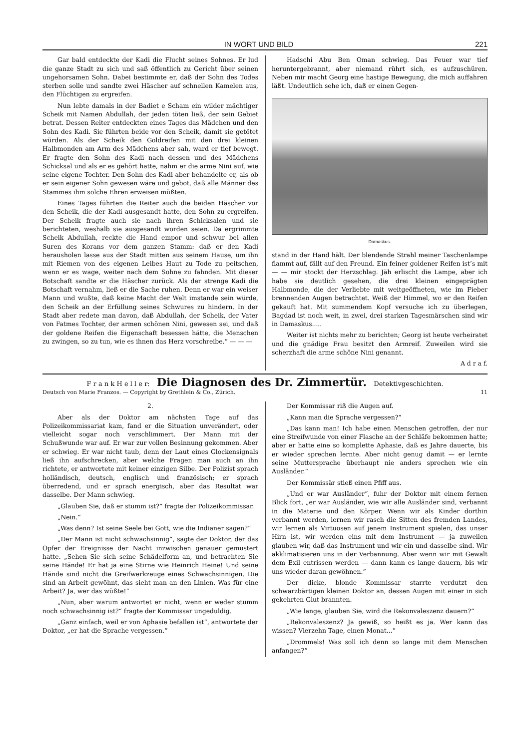IN WORT UND BILD 221
Gar bald entdeckte der Kadi die Flucht seines Sohnes. Er lud die ganze Stadt zu sich und saß öffentlich zu Gericht über seinen ungehorsamen Sohn. Dabei bestimmte er, daß der Sohn des Todes sterben solle und sandte zwei Häscher auf schnellen Kamelen aus, den Flüchtigen zu ergreifen.
Nun lebte damals in der Badiet e Scham ein wilder mächtiger Scheik mit Namen Abdullah, der jeden töten ließ, der sein Gebiet betrat. Dessen Reiter entdeckten eines Tages das Mädchen und den Sohn des Kadi. Sie führten beide vor den Scheik, damit sie getötet würden. Als der Scheik den Goldreifen mit den drei kleinen Halbmonden am Arm des Mädchens aber sah, ward er tief bewegt. Er fragte den Sohn des Kadi nach dessen und des Mädchens Schicksal und als er es gehört hatte, nahm er die arme Nini auf, wie seine eigene Tochter. Den Sohn des Kadi aber behandelte er, als ob er sein eigener Sohn gewesen wäre und gebot, daß alle Männer des Stammes ihm solche Ehren erweisen müßten.
Eines Tages führten die Reiter auch die beiden Häscher vor den Scheik, die der Kadi ausgesandt hatte, den Sohn zu ergreifen. Der Scheik fragte auch sie nach ihren Schicksalen und sie berichteten, weshalb sie ausgesandt worden seien. Da ergrimmte Scheik Abdullah, reckte die Hand empor und schwur bei allen Suren des Korans vor dem ganzen Stamm: daß er den Kadi herausholen lasse aus der Stadt mitten aus seinem Hause, um ihn mit Riemen von des eigenen Leibes Haut zu Tode zu peitschen, wenn er es wage, weiter nach dem Sohne zu fahnden. Mit dieser Botschaft sandte er die Häscher zurück. Als der strenge Kadi die Botschaft vernahm, ließ er die Sache ruhen. Denn er war ein weiser Mann und wußte, daß keine Macht der Welt imstande sein würde, den Scheik an der Erfüllung seines Schwures zu hindern. In der Stadt aber redete man davon, daß Abdullah, der Scheik, der Vater von Fatmes Tochter, der armen schönen Nini, gewesen sei, und daß der goldene Reifen die Eigenschaft besessen hätte, die Menschen zu zwingen, so zu tun, wie es ihnen das Herz vorschreibe.“ — — —
Hadschi Abu Ben Oman schwieg. Das Feuer war tief heruntergebrannt, aber niemand rührt sich, es aufzuschüren. Neben mir macht Georg eine hastige Bewegung, die mich auffahren läßt. Undeutlich sehe ich, daß er einen Gegen-
Damaskus.
stand in der Hand hält. Der blendende Strahl meiner Taschenlampe flammt auf, fällt auf den Freund. Ein feiner goldener Reifen ist’s mit — — mir stockt der Herzschlag. Jäh erlischt die Lampe, aber ich habe sie deutlich gesehen, die drei kleinen eingeprägten Halbmonde, die der Verliebte mit weitgeöffneten, wie im Fieber brennenden Augen betrachtet. Weiß der Himmel, wo er den Reifen gekauft hat. Mit summendem Kopf versuche ich zu überlegen, Bagdad ist noch weit, in zwei, drei starken Tagesmärschen sind wir in Damaskus.....
Weiter ist nichts mehr zu berichten; Georg ist heute verheiratet und die gnädige Frau besitzt den Armreif. Zuweilen wird sie scherzhaft die arme schöne Nini genannt.
A d r a f.
F r a n k H e l l e r: Die Diagnosen des Dr. Zimmertür. Detektivgeschichten.
Deutsch von Marie Franzos. — Copyright by Grethlein & Co., Zürich. 11
2.
Aber als der Doktor am nächsten Tage auf das Polizeikommissariat kam, fand er die Situation unverändert, oder vielleicht sogar noch verschlimmert. Der Mann mit der Schußwunde war auf. Er war zur vollen Besinnung gekommen. Aber er schwieg. Er war nicht taub, denn der Laut eines Glockensignals ließ ihn aufschrecken, aber welche Fragen man auch an ihn richtete, er antwortete mit keiner einzigen Silbe. Der Polizist sprach holländisch, deutsch, englisch und französisch; er sprach überredend, und er sprach energisch, aber das Resultat war dasselbe. Der Mann schwieg.
„Glauben Sie, daß er stumm ist?“ fragte der Polizeikommissar.
„Nein.“
„Was denn? Ist seine Seele bei Gott, wie die Indianer sagen?“
„Der Mann ist nicht schwachsinnig“, sagte der Doktor, der das Opfer der Ereignisse der Nacht inzwischen genauer gemustert hatte. „Sehen Sie sich seine Schädelform an, und betrachten Sie seine Hände! Er hat ja eine Stirne wie Heinrich Heine! Und seine Hände sind nicht die Greifwerkzeuge eines Schwachsinnigen. Die sind an Arbeit gewöhnt, das sieht man an den Linien. Was für eine Arbeit? Ja, wer das wüßte!“
„Nun, aber warum antwortet er nicht, wenn er weder stumm noch schwachsinnig ist?“ fragte der Kommissar ungeduldig.
„Ganz einfach, weil er von Aphasie befallen ist“, antwortete der Doktor, „er hat die Sprache vergessen.“
Der Kommissar riß die Augen auf.
„Kann man die Sprache vergessen?“
„Das kann man! Ich habe einen Menschen getroffen, der nur eine Streifwunde von einer Flasche an der Schläfe bekommen hatte; aber er hatte eine so komplette Aphasie, daß es Jahre dauerte, bis er wieder sprechen lernte. Aber nicht genug damit — er lernte seine Muttersprache überhaupt nie anders sprechen wie ein Ausländer.“
Der Kommissär stieß einen Pfiff aus.
„Und er war Ausländer“, fuhr der Doktor mit einem fernen Blick fort, „er war Ausländer, wie wir alle Ausländer sind, verbannt in die Materie und den Körper. Wenn wir als Kinder dorthin verbannt werden, lernen wir rasch die Sitten des fremden Landes, wir lernen als Virtuosen auf jenem Instrument spielen, das unser Hirn ist, wir werden eins mit dem Instrument — ja zuweilen glauben wir, daß das Instrument und wir ein und dasselbe sind. Wir akklimatisieren uns in der Verbannung. Aber wenn wir mit Gewalt dem Exil entrissen werden — dann kann es lange dauern, bis wir uns wieder daran gewöhnen.“
Der dicke, blonde Kommissar starrte verdutzt den schwarzbärtigen kleinen Doktor an, dessen Augen mit einer in sich gekehrten Glut brannten.
„Wie lange, glauben Sie, wird die Rekonvaleszenz dauern?“
„Rekonvaleszenz? Ja gewiß, so heißt es ja. Wer kann das wissen? Vierzehn Tage, einen Monat...“
„Drommels! Was soll ich denn so lange mit dem Menschen anfangen?“